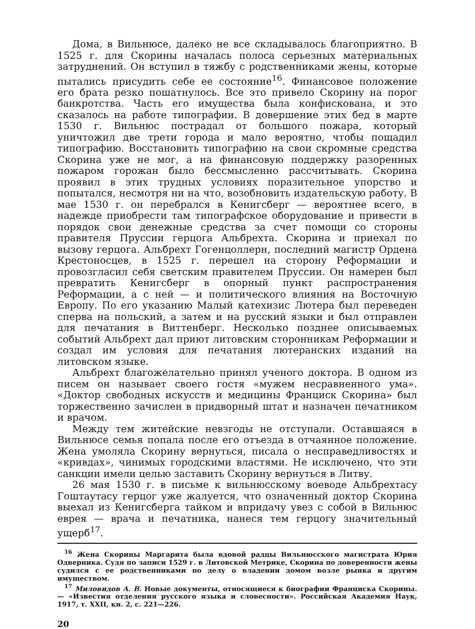Дома, в Вильнюсе, далеко не все складывалось благоприятно. В 1525 г. для Скорины началась полоса серьезных материальных затруднений. Он вступил в тяжбу с родственниками жены, которые пытались присудить себе ее состояние<sup>16</sup>. Финансовое положение его брата резко пошатнулось. Все это привело Скорину на порог банкротства. Часть его имущества была конфискована, и это сказалось на работе типографии. В довершение этих бед в марте 1530 г. Вильнюс пострадал от большого пожара, который уничтожил две трети города и мало вероятно, чтобы пощадил типографию. Восстановить типографию на свои скромные средства Скорина уже не мог, а на финансовую поддержку разоренных пожаром горожан было бессмысленно рассчитывать. Скорина проявил в этих трудных условиях поразительное упорство и попытался, несмотря ни на что, возобновить издательскую работу. В мае 1530 г. он перебрался в Кенигсберг — вероятнее всего, в надежде приобрести там типографское оборудование и привести в порядок свои денежные средства за счет помощи со стороны правителя Пруссии герцога Альбрехта. Скорина и приехал по вызову герцога. Альбрехт Гогенцоллерн, последний магистр Ордена Крестоносцев, в 1525 г. перешел на сторону Реформации и провозгласил себя светским правителем Пруссии. Он намерен был превратить Кенигсберг в опорный пункт распространения Реформации, а с ней — и политического влияния на Восточную Европу. По его указанию Малый катехизис Лютера был переведен сперва на польский, а затем и на русский языки и был отправлен для печатания в Виттенберг. Несколько позднее описываемых событий Альбрехт дал приют литовским сторонникам Реформации и создал им условия для печатания лютеранских изданий на литовском языке.
Альбрехт благожелательно принял ученого доктора. В одном из писем он называет своего гостя «мужем несравненного ума». «Доктор свободных искусств и медицины Франциск Скорина» был торжественно зачислен в придворный штат и назначен печатником и врачом.
Между тем житейские невзгоды не отступали. Оставшаяся в Вильнюсе семья попала после его отъезда в отчаянное положение. Жена умоляла Скорину вернуться, писала о несправедливостях и «кривдах», чинимых городскими властями. Не исключено, что эти санкции имели целью заставить Скорину вернуться в Литву.
26 мая 1530 г. в письме к вильнюсскому воеводе Альбрехтасу Гоштаутасу герцог уже жалуется, что означенный доктор Скорина выехал из Кенигсберга тайком и впридачу увез с собой в Вильнюс еврея — врача и печатника, нанеся тем герцогу значительный ущерб<sup>17</sup>.
<sup>16</sup> Жена Скорины Маргарита была вдовой радцы Вильнюсского магистрата Юрия Одверника. Судя по записи 1529 г. в Литовской Метрике, Скорина по доверенности жены судился с ее родственниками по делу о владении домом возле рынка и другим имуществом.
<sup>17</sup> Миловидов А. В. Новые документы, относящиеся к биографии Франциска Скорины.— «Известия отделения русского языка и словесности». Российская Академия Наук, 1917, т. XXII, кн. 2, с. 221—226.
20